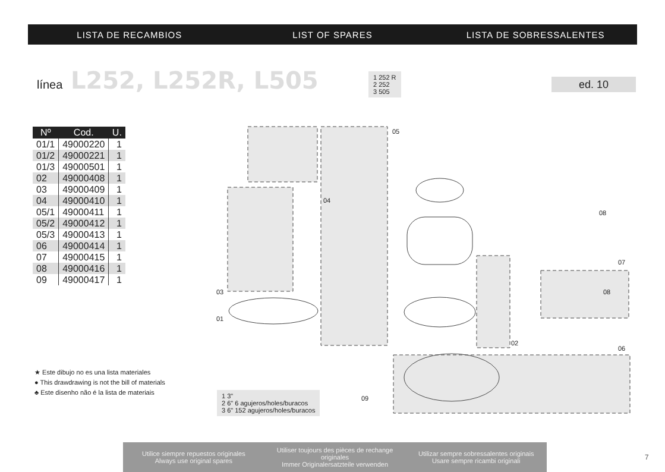LISTA DE RECAMBIOS LIST OF SPARES LISTA DE SOBRESSALENTES
línea L252, L252R, L505
1 252 R
2 252
3 505
ed. 10
| Nº | Cod. | U. |
| --- | --- | --- |
| 01/1 | 49000220 | 1 |
| 01/2 | 49000221 | 1 |
| 01/3 | 49000501 | 1 |
| 02 | 49000408 | 1 |
| 03 | 49000409 | 1 |
| 04 | 49000410 | 1 |
| 05/1 | 49000411 | 1 |
| 05/2 | 49000412 | 1 |
| 05/3 | 49000413 | 1 |
| 06 | 49000414 | 1 |
| 07 | 49000415 | 1 |
| 08 | 49000416 | 1 |
| 09 | 49000417 | 1 |
★ Este dibujo no es una lista materiales
● This drawdrawing is not the bill of materials
♣ Este disenho não é la lista de materiais
05
04
03
01
02
07
06
08
08
09
1 3"
2 6" 6 agujeros/holes/buracos
3 6" 152 agujeros/holes/buracos
Utilice siempre repuestos originales
Always use original spares
Utiliser toujours des pièces de rechange originales
Immer Originalersatzteile verwenden
Utilizar sempre sobressalentes originais
Usare sempre ricambi originali
7